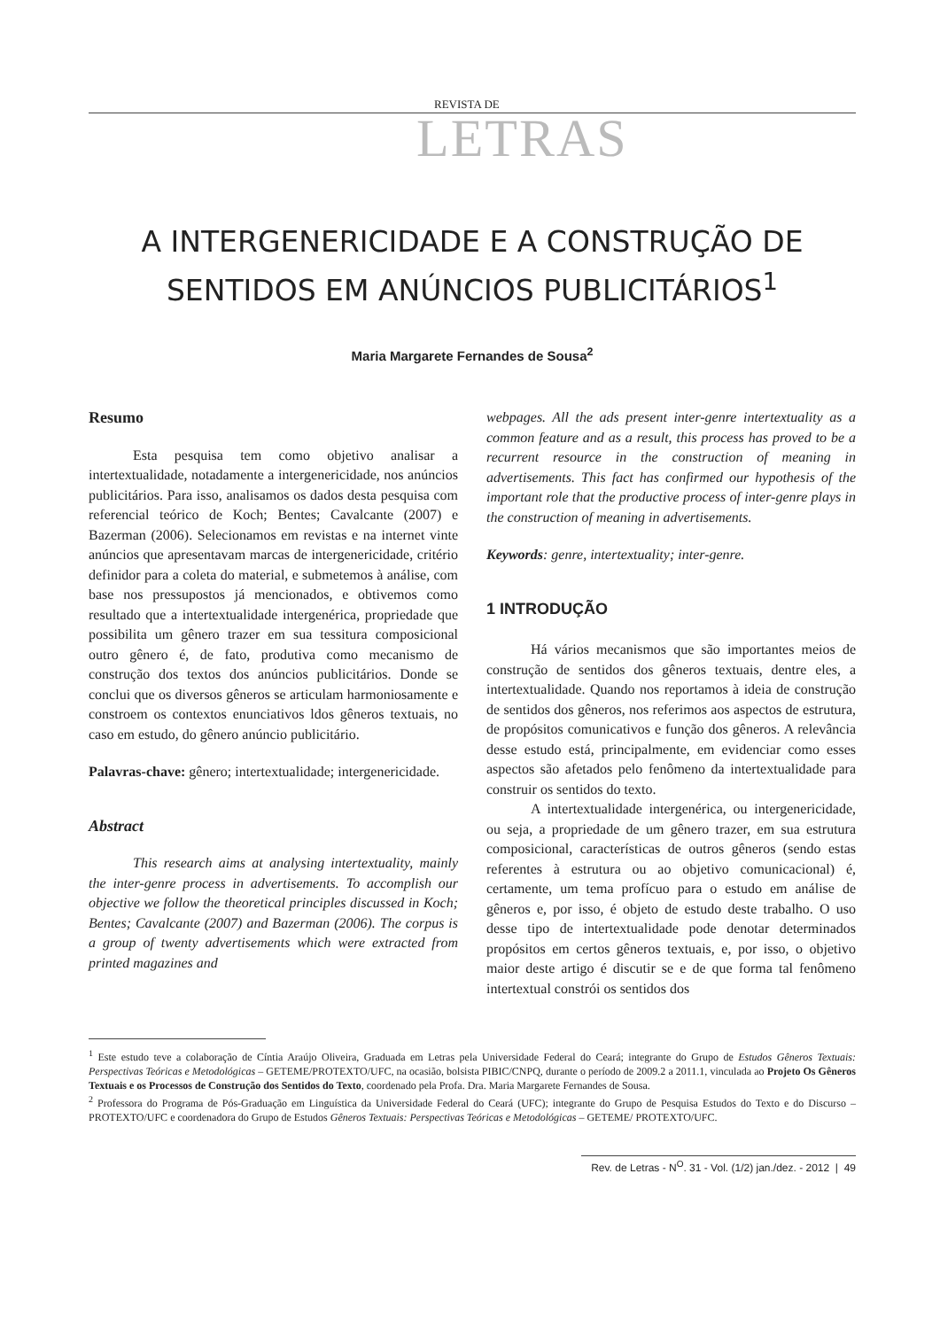REVISTA DE
LETRAS
A INTERGENERICIDADE E A CONSTRUÇÃO DE
SENTIDOS EM ANÚNCIOS PUBLICITÁRIOS<sup>1</sup>
Maria Margarete Fernandes de Sousa<sup>2</sup>
Resumo
Esta pesquisa tem como objetivo analisar a intertextualidade, notadamente a intergenericidade, nos anúncios publicitários. Para isso, analisamos os dados desta pesquisa com referencial teórico de Koch; Bentes; Cavalcante (2007) e Bazerman (2006). Selecionamos em revistas e na internet vinte anúncios que apresentavam marcas de intergenericidade, critério definidor para a coleta do material, e submetemos à análise, com base nos pressupostos já mencionados, e obtivemos como resultado que a intertextualidade intergenérica, propriedade que possibilita um gênero trazer em sua tessitura composicional outro gênero é, de fato, produtiva como mecanismo de construção dos textos dos anúncios publicitários. Donde se conclui que os diversos gêneros se articulam harmoniosamente e constroem os contextos enunciativos ldos gêneros textuais, no caso em estudo, do gênero anúncio publicitário.
Palavras-chave: gênero; intertextualidade; intergenericidade.
Abstract
This research aims at analysing intertextuality, mainly the inter-genre process in advertisements. To accomplish our objective we follow the theoretical principles discussed in Koch; Bentes; Cavalcante (2007) and Bazerman (2006). The corpus is a group of twenty advertisements which were extracted from printed magazines and
webpages. All the ads present inter-genre intertextuality as a common feature and as a result, this process has proved to be a recurrent resource in the construction of meaning in advertisements. This fact has confirmed our hypothesis of the important role that the productive process of inter-genre plays in the construction of meaning in advertisements.
Keywords: genre, intertextuality; inter-genre.
1 INTRODUÇÃO
Há vários mecanismos que são importantes meios de construção de sentidos dos gêneros textuais, dentre eles, a intertextualidade. Quando nos reportamos à ideia de construção de sentidos dos gêneros, nos referimos aos aspectos de estrutura, de propósitos comunicativos e função dos gêneros. A relevância desse estudo está, principalmente, em evidenciar como esses aspectos são afetados pelo fenômeno da intertextualidade para construir os sentidos do texto.
A intertextualidade intergenérica, ou intergenericidade, ou seja, a propriedade de um gênero trazer, em sua estrutura composicional, características de outros gêneros (sendo estas referentes à estrutura ou ao objetivo comunicacional) é, certamente, um tema profícuo para o estudo em análise de gêneros e, por isso, é objeto de estudo deste trabalho. O uso desse tipo de intertextualidade pode denotar determinados propósitos em certos gêneros textuais, e, por isso, o objetivo maior deste artigo é discutir se e de que forma tal fenômeno intertextual constrói os sentidos dos
<sup>1</sup> Este estudo teve a colaboração de Cíntia Araújo Oliveira, Graduada em Letras pela Universidade Federal do Ceará; integrante do Grupo de Estudos Gêneros Textuais: Perspectivas Teóricas e Metodológicas – GETEME/PROTEXTO/UFC, na ocasião, bolsista PIBIC/CNPQ, durante o período de 2009.2 a 2011.1, vinculada ao Projeto Os Gêneros Textuais e os Processos de Construção dos Sentidos do Texto, coordenado pela Profa. Dra. Maria Margarete Fernandes de Sousa.
<sup>2</sup> Professora do Programa de Pós-Graduação em Linguística da Universidade Federal do Ceará (UFC); integrante do Grupo de Pesquisa Estudos do Texto e do Discurso – PROTEXTO/UFC e coordenadora do Grupo de Estudos Gêneros Textuais: Perspectivas Teóricas e Metodológicas – GETEME/ PROTEXTO/UFC.
Rev. de Letras - N<sup>O</sup>. 31 - Vol. (1/2) jan./dez. - 2012 | 49